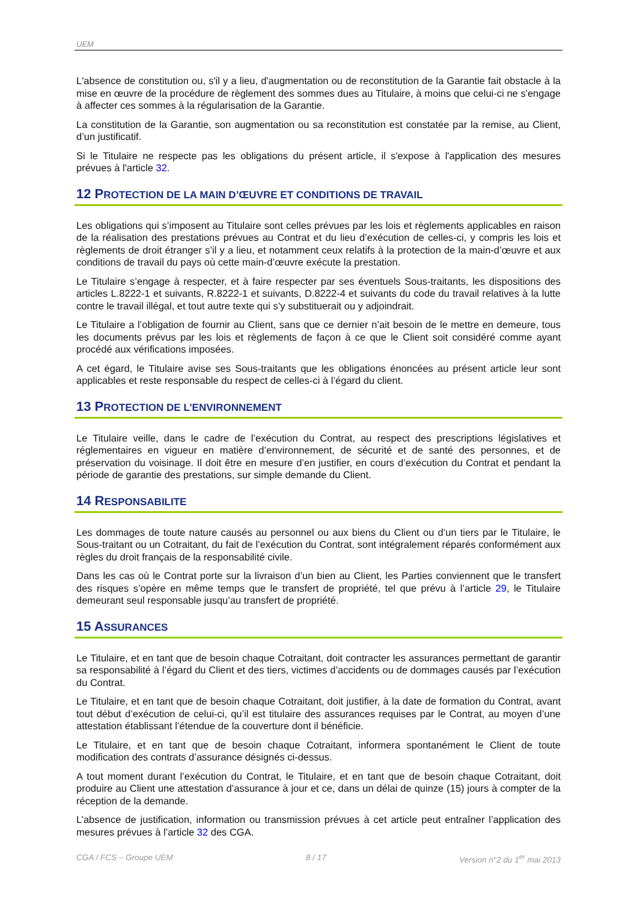UEM
L'absence de constitution ou, s'il y a lieu, d'augmentation ou de reconstitution de la Garantie fait obstacle à la mise en œuvre de la procédure de règlement des sommes dues au Titulaire, à moins que celui-ci ne s'engage à affecter ces sommes à la régularisation de la Garantie.
La constitution de la Garantie, son augmentation ou sa reconstitution est constatée par la remise, au Client, d’un justificatif.
Si le Titulaire ne respecte pas les obligations du présent article, il s'expose à l'application des mesures prévues à l'article 32.
12 PROTECTION DE LA MAIN D’ŒUVRE ET CONDITIONS DE TRAVAIL
Les obligations qui s’imposent au Titulaire sont celles prévues par les lois et règlements applicables en raison de la réalisation des prestations prévues au Contrat et du lieu d’exécution de celles-ci, y compris les lois et règlements de droit étranger s’il y a lieu, et notamment ceux relatifs à la protection de la main-d’œuvre et aux conditions de travail du pays où cette main-d’œuvre exécute la prestation.
Le Titulaire s’engage à respecter, et à faire respecter par ses éventuels Sous-traitants, les dispositions des articles L.8222-1 et suivants, R.8222-1 et suivants, D.8222-4 et suivants du code du travail relatives à la lutte contre le travail illégal, et tout autre texte qui s’y substituerait ou y adjoindrait.
Le Titulaire a l’obligation de fournir au Client, sans que ce dernier n’ait besoin de le mettre en demeure, tous les documents prévus par les lois et règlements de façon à ce que le Client soit considéré comme ayant procédé aux vérifications imposées.
A cet égard, le Titulaire avise ses Sous-traitants que les obligations énoncées au présent article leur sont applicables et reste responsable du respect de celles-ci à l’égard du client.
13 PROTECTION DE L’ENVIRONNEMENT
Le Titulaire veille, dans le cadre de l’exécution du Contrat, au respect des prescriptions législatives et réglementaires en vigueur en matière d’environnement, de sécurité et de santé des personnes, et de préservation du voisinage. Il doit être en mesure d’en justifier, en cours d’exécution du Contrat et pendant la période de garantie des prestations, sur simple demande du Client.
14 RESPONSABILITE
Les dommages de toute nature causés au personnel ou aux biens du Client ou d’un tiers par le Titulaire, le Sous-traitant ou un Cotraitant, du fait de l’exécution du Contrat, sont intégralement réparés conformément aux règles du droit français de la responsabilité civile.
Dans les cas où le Contrat porte sur la livraison d’un bien au Client, les Parties conviennent que le transfert des risques s’opère en même temps que le transfert de propriété, tel que prévu à l’article 29, le Titulaire demeurant seul responsable jusqu’au transfert de propriété.
15 ASSURANCES
Le Titulaire, et en tant que de besoin chaque Cotraitant, doit contracter les assurances permettant de garantir sa responsabilité à l’égard du Client et des tiers, victimes d’accidents ou de dommages causés par l’exécution du Contrat.
Le Titulaire, et en tant que de besoin chaque Cotraitant, doit justifier, à la date de formation du Contrat, avant tout début d’exécution de celui-ci, qu’il est titulaire des assurances requises par le Contrat, au moyen d’une attestation établissant l’étendue de la couverture dont il bénéficie.
Le Titulaire, et en tant que de besoin chaque Cotraitant, informera spontanément le Client de toute modification des contrats d’assurance désignés ci-dessus.
A tout moment durant l’exécution du Contrat, le Titulaire, et en tant que de besoin chaque Cotraitant, doit produire au Client une attestation d’assurance à jour et ce, dans un délai de quinze (15) jours à compter de la réception de la demande.
L’absence de justification, information ou transmission prévues à cet article peut entraîner l’application des mesures prévues à l’article 32 des CGA.
CGA / FCS – Groupe UEM 8 / 17 Version n°2 du 1<sup>er</sup> mai 2013